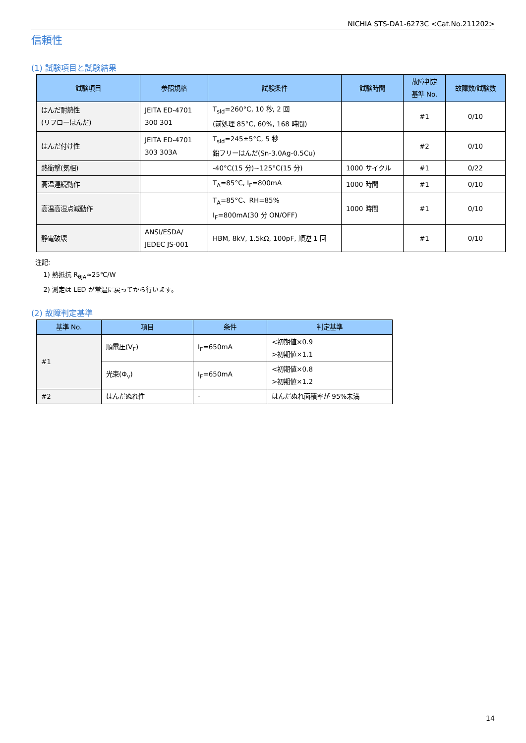NICHIA STS-DA1-6273C <Cat.No.211202>
信頼性
(1) 試験項目と試験結果
| 試験項目 | 参照規格 | 試験条件 | 試験時間 | 故障判定 基準 No. | 故障数/試験数 |
| --- | --- | --- | --- | --- | --- |
| はんだ耐熱性 (リフローはんだ) | JEITA ED-4701 300 301 | T<sub>sld</sub>=260°C, 10 秒, 2 回 (前処理 85°C, 60%, 168 時間) | | #1 | 0/10 |
| はんだ付け性 | JEITA ED-4701 303 303A | T<sub>sld</sub>=245±5°C, 5 秒 鉛フリーはんだ(Sn-3.0Ag-0.5Cu) | | #2 | 0/10 |
| 熱衝撃(気相) | | -40°C(15 分)~125°C(15 分) | 1000 サイクル | #1 | 0/22 |
| 高温連続動作 | | T<sub>A</sub>=85°C, I<sub>F</sub>=800mA | 1000 時間 | #1 | 0/10 |
| 高温高湿点滅動作 | | T<sub>A</sub>=85°C、RH=85% I<sub>F</sub>=800mA(30 分 ON/OFF) | 1000 時間 | #1 | 0/10 |
| 静電破壊 | ANSI/ESDA/ JEDEC JS-001 | HBM, 8kV, 1.5kΩ, 100pF, 順逆 1 回 | | #1 | 0/10 |
注記:
1) 熱抵抗 R<sub>θJA</sub>≈25℃/W
2) 測定は LED が常温に戻ってから行います。
(2) 故障判定基準
| 基準 No. | 項目 | 条件 | 判定基準 |
| --- | --- | --- | --- |
| #1 | 順電圧(V<sub>F</sub>) | I<sub>F</sub>=650mA | <初期値×0.9 >初期値×1.1 |
| | 光束(Φ<sub>v</sub>) | I<sub>F</sub>=650mA | <初期値×0.8 >初期値×1.2 |
| #2 | はんだぬれ性 | - | はんだぬれ面積率が 95%未満 |
14